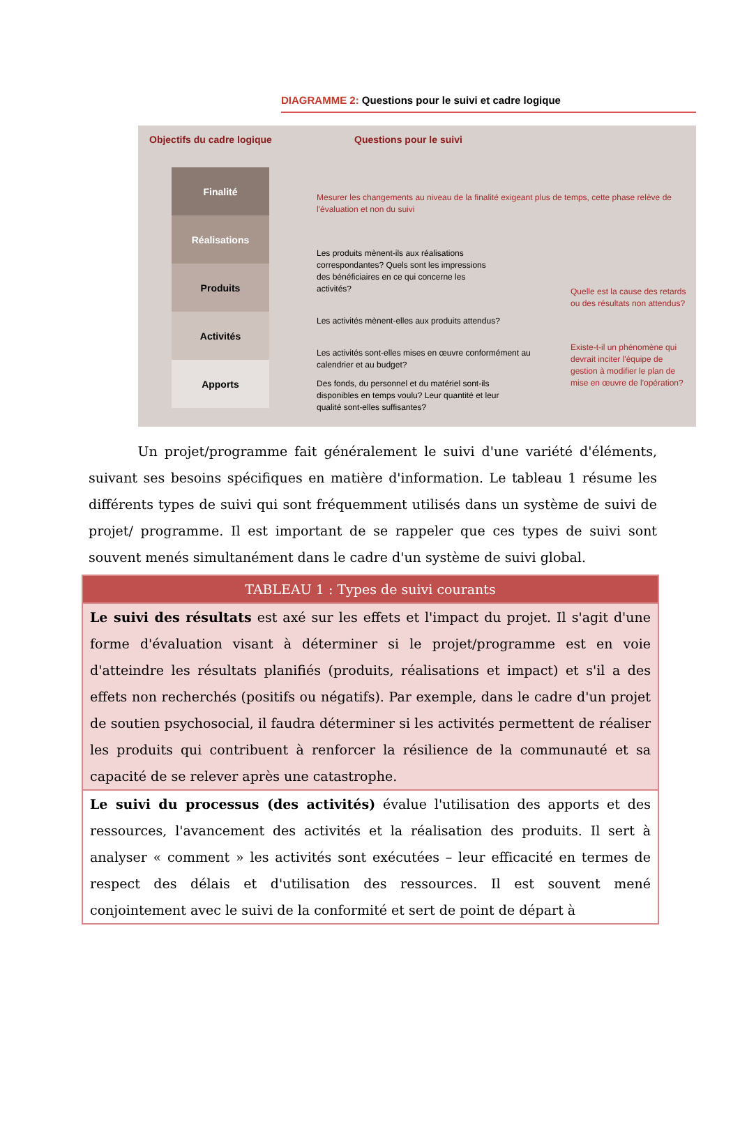DIAGRAMME 2: Questions pour le suivi et cadre logique
Objectifs du cadre logique Questions pour le suivi
Finalité
Réalisations
Produits
Activités
Apports
Mesurer les changements au niveau de la finalité exigeant plus de temps, cette phase relève de l'évaluation et non du suivi
Les produits mènent-ils aux réalisations correspondantes? Quels sont les impressions des bénéficiaires en ce qui concerne les activités?
Les activités mènent-elles aux produits attendus?
Les activités sont-elles mises en œuvre conformément au calendrier et au budget?
Des fonds, du personnel et du matériel sont-ils disponibles en temps voulu? Leur quantité et leur qualité sont-elles suffisantes?
Quelle est la cause des retards ou des résultats non attendus?
Existe-t-il un phénomène qui devrait inciter l'équipe de gestion à modifier le plan de mise en œuvre de l'opération?
Un projet/programme fait généralement le suivi d'une variété d'éléments, suivant ses besoins spécifiques en matière d'information. Le tableau 1 résume les différents types de suivi qui sont fréquemment utilisés dans un système de suivi de projet/ programme. Il est important de se rappeler que ces types de suivi sont souvent menés simultanément dans le cadre d'un système de suivi global.
| TABLEAU 1 : Types de suivi courants |
| --- |
| Le suivi des résultats est axé sur les effets et l'impact du projet. Il s'agit d'une forme d'évaluation visant à déterminer si le projet/programme est en voie d'atteindre les résultats planifiés (produits, réalisations et impact) et s'il a des effets non recherchés (positifs ou négatifs). Par exemple, dans le cadre d'un projet de soutien psychosocial, il faudra déterminer si les activités permettent de réaliser les produits qui contribuent à renforcer la résilience de la communauté et sa capacité de se relever après une catastrophe. |
| Le suivi du processus (des activités) évalue l'utilisation des apports et des ressources, l'avancement des activités et la réalisation des produits. Il sert à analyser « comment » les activités sont exécutées – leur efficacité en termes de respect des délais et d'utilisation des ressources. Il est souvent mené conjointement avec le suivi de la conformité et sert de point de départ à |